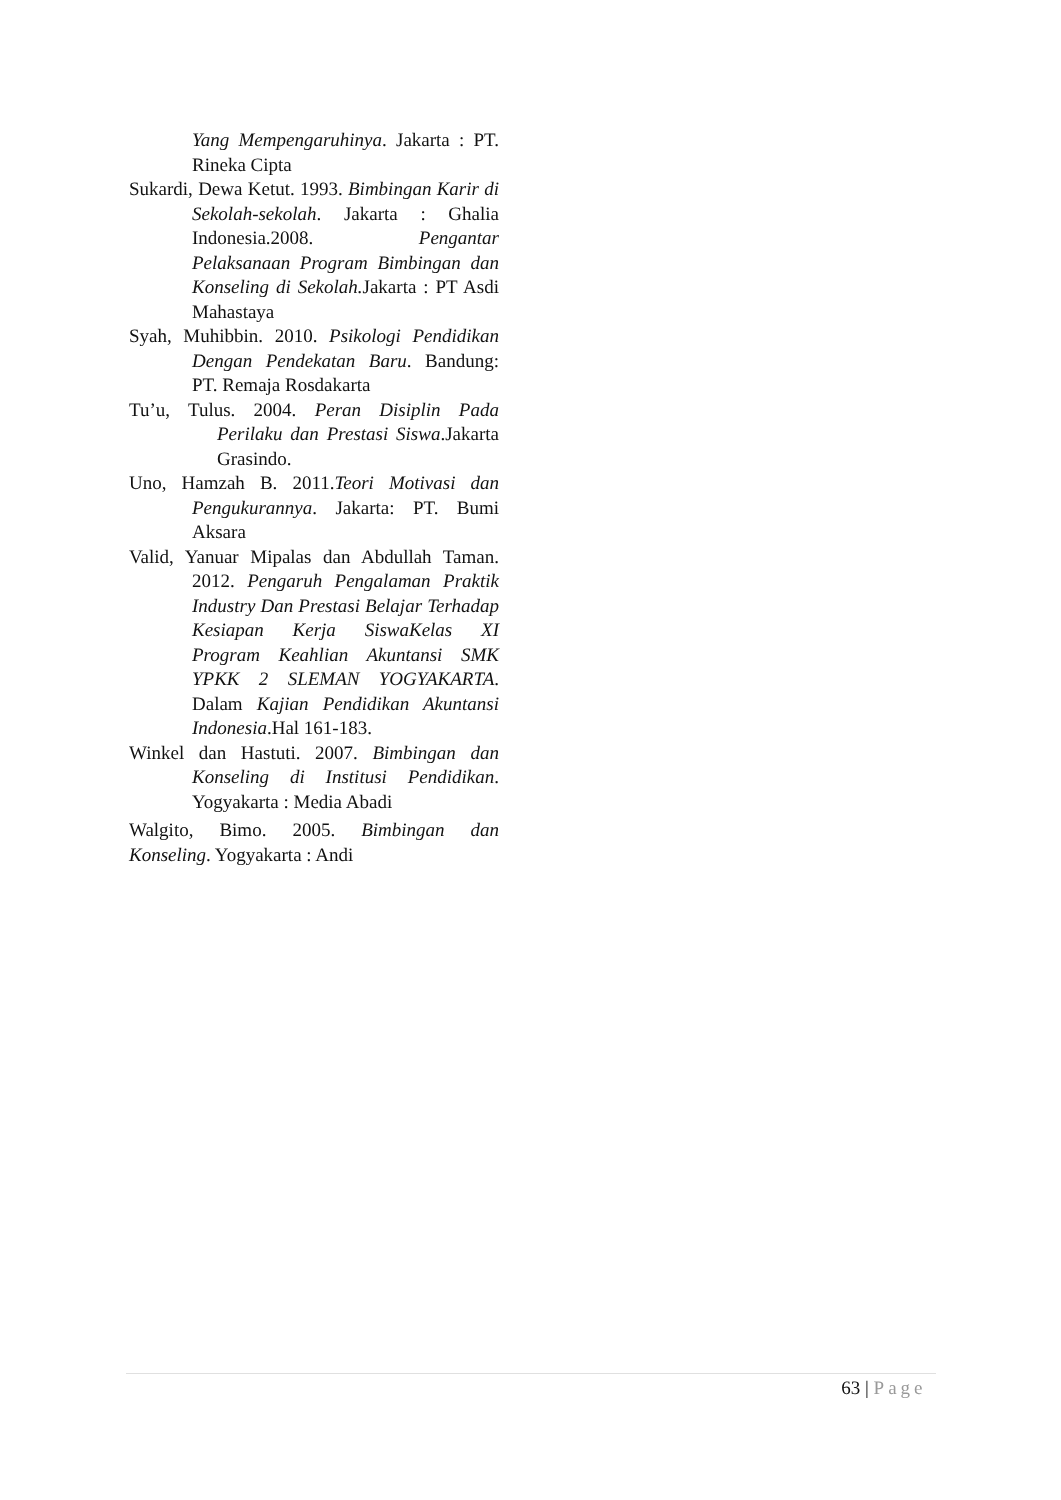Yang Mempengaruhinya. Jakarta : PT. Rineka Cipta
Sukardi, Dewa Ketut. 1993. Bimbingan Karir di Sekolah-sekolah. Jakarta : Ghalia Indonesia.2008. Pengantar Pelaksanaan Program Bimbingan dan Konseling di Sekolah. Jakarta : PT Asdi Mahastaya
Syah, Muhibbin. 2010. Psikologi Pendidikan Dengan Pendekatan Baru. Bandung: PT. Remaja Rosdakarta
Tu’u, Tulus. 2004. Peran Disiplin Pada Perilaku dan Prestasi Siswa.Jakarta Grasindo.
Uno, Hamzah B. 2011.Teori Motivasi dan Pengukurannya. Jakarta: PT. Bumi Aksara
Valid, Yanuar Mipalas dan Abdullah Taman. 2012. Pengaruh Pengalaman Praktik Industry Dan Prestasi Belajar Terhadap Kesiapan Kerja SiswaKelas XI Program Keahlian Akuntansi SMK YPKK 2 SLEMAN YOGYAKARTA. Dalam Kajian Pendidikan Akuntansi Indonesia.Hal 161-183.
Winkel dan Hastuti. 2007. Bimbingan dan Konseling di Institusi Pendidikan. Yogyakarta : Media Abadi
Walgito, Bimo. 2005. Bimbingan dan Konseling. Yogyakarta : Andi
63 | Page